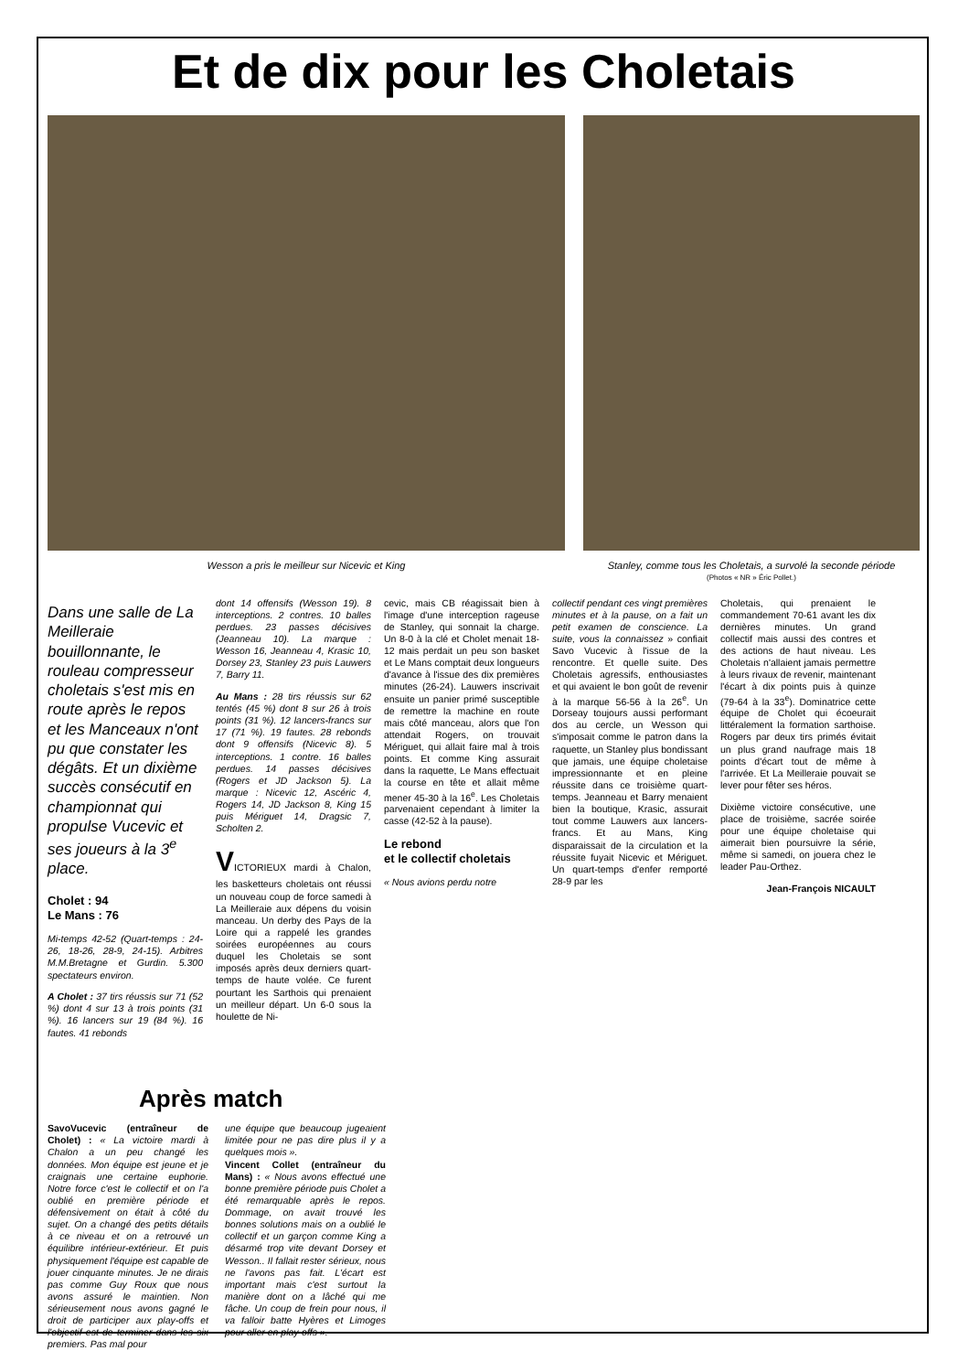Et de dix pour les Choletais
Wesson a pris le meilleur sur Nicevic et King
Stanley, comme tous les Choletais, a survolé la seconde période
(Photos « NR » Éric Pollet.)
Dans une salle de La Meilleraie bouillonnante, le rouleau compresseur choletais s'est mis en route après le repos et les Manceaux n'ont pu que constater les dégâts. Et un dixième succès consécutif en championnat qui propulse Vucevic et ses joueurs à la 3<sup>e</sup> place.
Cholet : 94
Le Mans : 76
Mi-temps 42-52 (Quart-temps : 24-26, 18-26, 28-9, 24-15). Arbitres M.M.Bretagne et Gurdin. 5.300 spectateurs environ.
A Cholet : 37 tirs réussis sur 71 (52 %) dont 4 sur 13 à trois points (31 %). 16 lancers sur 19 (84 %). 16 fautes. 41 rebonds
dont 14 offensifs (Wesson 19). 8 interceptions. 2 contres. 10 balles perdues. 23 passes décisives (Jeanneau 10). La marque : Wesson 16, Jeanneau 4, Krasic 10, Dorsey 23, Stanley 23 puis Lauwers 7, Barry 11.
Au Mans : 28 tirs réussis sur 62 tentés (45 %) dont 8 sur 26 à trois points (31 %). 12 lancers-francs sur 17 (71 %). 19 fautes. 28 rebonds dont 9 offensifs (Nicevic 8). 5 interceptions. 1 contre. 16 balles perdues. 14 passes décisives (Rogers et JD Jackson 5). La marque : Nicevic 12, Ascéric 4, Rogers 14, JD Jackson 8, King 15 puis Mériguet 14, Dragsic 7, Scholten 2.
VICTORIEUX mardi à Chalon, les basketteurs choletais ont réussi un nouveau coup de force samedi à La Meilleraie aux dépens du voisin manceau. Un derby des Pays de la Loire qui a rappelé les grandes soirées européennes au cours duquel les Choletais se sont imposés après deux derniers quart-temps de haute volée. Ce furent pourtant les Sarthois qui prenaient un meilleur départ. Un 6-0 sous la houlette de Ni-
cevic, mais CB réagissait bien à l'image d'une interception rageuse de Stanley, qui sonnait la charge. Un 8-0 à la clé et Cholet menait 18-12 mais perdait un peu son basket et Le Mans comptait deux longueurs d'avance à l'issue des dix premières minutes (26-24). Lauwers inscrivait ensuite un panier primé susceptible de remettre la machine en route mais côté manceau, alors que l'on attendait Rogers, on trouvait Mériguet, qui allait faire mal à trois points. Et comme King assurait dans la raquette, Le Mans effectuait la course en tête et allait même mener 45-30 à la 16<sup>e</sup>. Les Choletais parvenaient cependant à limiter la casse (42-52 à la pause).
Le rebond
et le collectif choletais
« Nous avions perdu notre
collectif pendant ces vingt premières minutes et à la pause, on a fait un petit examen de conscience. La suite, vous la connaissez » confiait Savo Vucevic à l'issue de la rencontre. Et quelle suite. Des Choletais agressifs, enthousiastes et qui avaient le bon goût de revenir à la marque 56-56 à la 26<sup>e</sup>. Un Dorseay toujours aussi performant dos au cercle, un Wesson qui s'imposait comme le patron dans la raquette, un Stanley plus bondissant que jamais, une équipe choletaise impressionnante et en pleine réussite dans ce troisième quart-temps. Jeanneau et Barry menaient bien la boutique, Krasic, assurait tout comme Lauwers aux lancers-francs. Et au Mans, King disparaissait de la circulation et la réussite fuyait Nicevic et Mériguet. Un quart-temps d'enfer remporté 28-9 par les
Choletais, qui prenaient le commandement 70-61 avant les dix dernières minutes. Un grand collectif mais aussi des contres et des actions de haut niveau. Les Choletais n'allaient jamais permettre à leurs rivaux de revenir, maintenant l'écart à dix points puis à quinze (79-64 à la 33<sup>e</sup>). Dominatrice cette équipe de Cholet qui écoeurait littéralement la formation sarthoise. Rogers par deux tirs primés évitait un plus grand naufrage mais 18 points d'écart tout de même à l'arrivée. Et La Meilleraie pouvait se lever pour fêter ses héros.
Dixième victoire consécutive, une place de troisième, sacrée soirée pour une équipe choletaise qui aimerait bien poursuivre la série, même si samedi, on jouera chez le leader Pau-Orthez.
Jean-François NICAULT
Après match
SavoVucevic (entraîneur de Cholet) : « La victoire mardi à Chalon a un peu changé les données. Mon équipe est jeune et je craignais une certaine euphorie. Notre force c'est le collectif et on l'a oublié en première période et défensivement on était à côté du sujet. On a changé des petits détails à ce niveau et on a retrouvé un équilibre intérieur-extérieur. Et puis physiquement l'équipe est capable de jouer cinquante minutes. Je ne dirais pas comme Guy Roux que nous avons assuré le maintien. Non sérieusement nous avons gagné le droit de participer aux play-offs et l'objectif est de terminer dans les six premiers. Pas mal pour
une équipe que beaucoup jugeaient limitée pour ne pas dire plus il y a quelques mois ».
Vincent Collet (entraîneur du Mans) : « Nous avons effectué une bonne première période puis Cholet a été remarquable après le repos. Dommage, on avait trouvé les bonnes solutions mais on a oublié le collectif et un garçon comme King a désarmé trop vite devant Dorsey et Wesson.. Il fallait rester sérieux, nous ne l'avons pas fait. L'écart est important mais c'est surtout la manière dont on a lâché qui me fâche. Un coup de frein pour nous, il va falloir batte Hyères et Limoges pour aller en play-offs ».